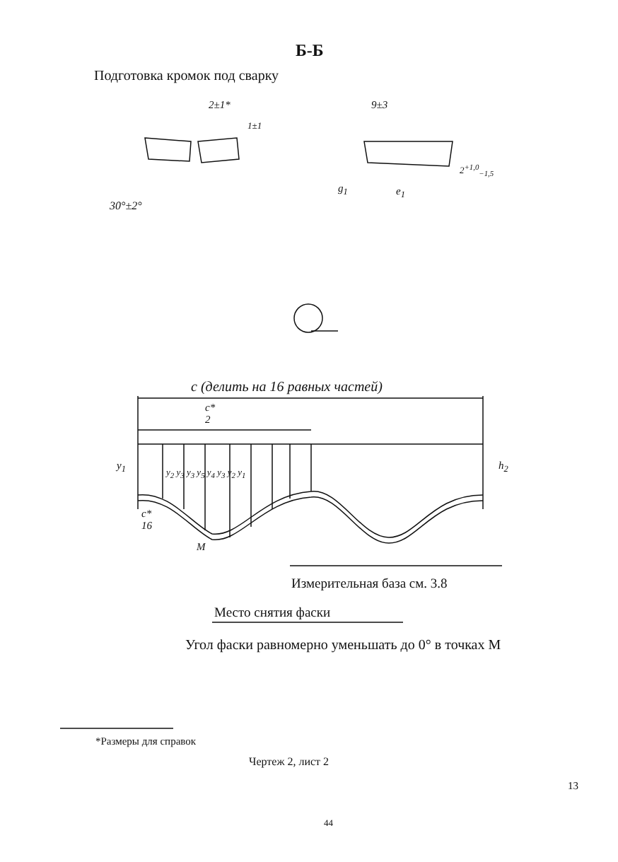Б-Б
Подготовка кромок под сварку
2±1*
1±1
30°±2°
9±3
g<sub>1</sub> e<sub>1</sub>
2<sup>+1,0</sup><sub>−1,5</sub>
c (делить на 16 равных частей)
c*
2
y<sub>1</sub> y<sub>2</sub> y<sub>3</sub> y<sub>3</sub> y<sub>5</sub> y<sub>4</sub> y<sub>3</sub> y<sub>2</sub> y<sub>1</sub> h<sub>2</sub>
c*
16
M
Измерительная база см. 3.8
Место снятия фаски
Угол фаски равномерно уменьшать до 0° в точках М
*Размеры для справок
Чертеж 2, лист 2
13
44